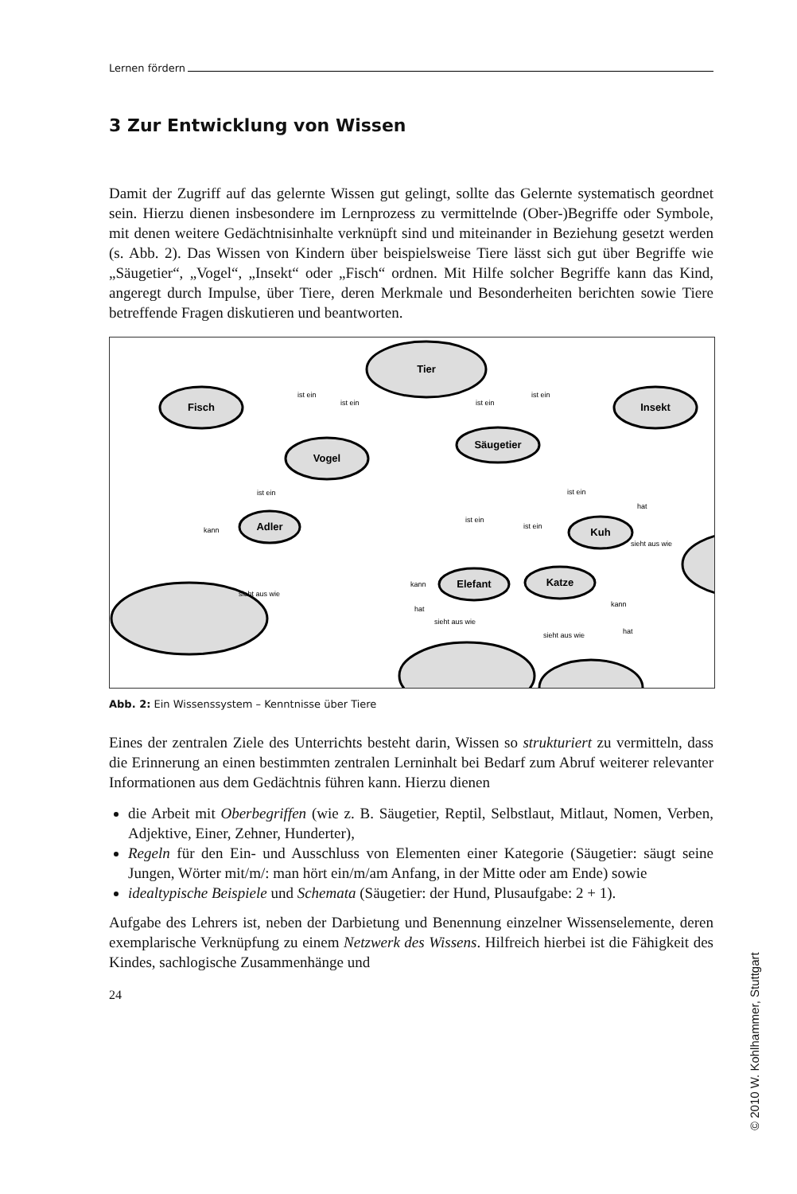Lernen fördern
3 Zur Entwicklung von Wissen
Damit der Zugriff auf das gelernte Wissen gut gelingt, sollte das Gelernte systematisch geordnet sein. Hierzu dienen insbesondere im Lernprozess zu vermittelnde (Ober-)Begriffe oder Symbole, mit denen weitere Gedächtnisinhalte verknüpft sind und miteinander in Beziehung gesetzt werden (s. Abb. 2). Das Wissen von Kindern über beispielsweise Tiere lässt sich gut über Begriffe wie „Säugetier“, „Vogel“, „Insekt“ oder „Fisch“ ordnen. Mit Hilfe solcher Begriffe kann das Kind, angeregt durch Impulse, über Tiere, deren Merkmale und Besonderheiten berichten sowie Tiere betreffende Fragen diskutieren und beantworten.
Tier
Fisch
Insekt
Vogel
Säugetier
Adler
Kuh
Elefant
Katze
ist ein
ist ein
ist ein
ist ein
ist ein
ist ein
ist ein
ist ein
kann
sieht aus wie
kann
hat
sieht aus wie
sieht aus wie
kann
hat
hat
sieht aus wie
Abb. 2: Ein Wissenssystem – Kenntnisse über Tiere
Eines der zentralen Ziele des Unterrichts besteht darin, Wissen so strukturiert zu vermitteln, dass die Erinnerung an einen bestimmten zentralen Lerninhalt bei Bedarf zum Abruf weiterer relevanter Informationen aus dem Gedächtnis führen kann. Hierzu dienen
die Arbeit mit Oberbegriffen (wie z. B. Säugetier, Reptil, Selbstlaut, Mitlaut, Nomen, Verben, Adjektive, Einer, Zehner, Hunderter),
Regeln für den Ein- und Ausschluss von Elementen einer Kategorie (Säugetier: säugt seine Jungen, Wörter mit/m/: man hört ein/m/am Anfang, in der Mitte oder am Ende) sowie
idealtypische Beispiele und Schemata (Säugetier: der Hund, Plusaufgabe: 2 + 1).
Aufgabe des Lehrers ist, neben der Darbietung und Benennung einzelner Wissenselemente, deren exemplarische Verknüpfung zu einem Netzwerk des Wissens. Hilfreich hierbei ist die Fähigkeit des Kindes, sachlogische Zusammenhänge und
24
© 2010 W. Kohlhammer, Stuttgart